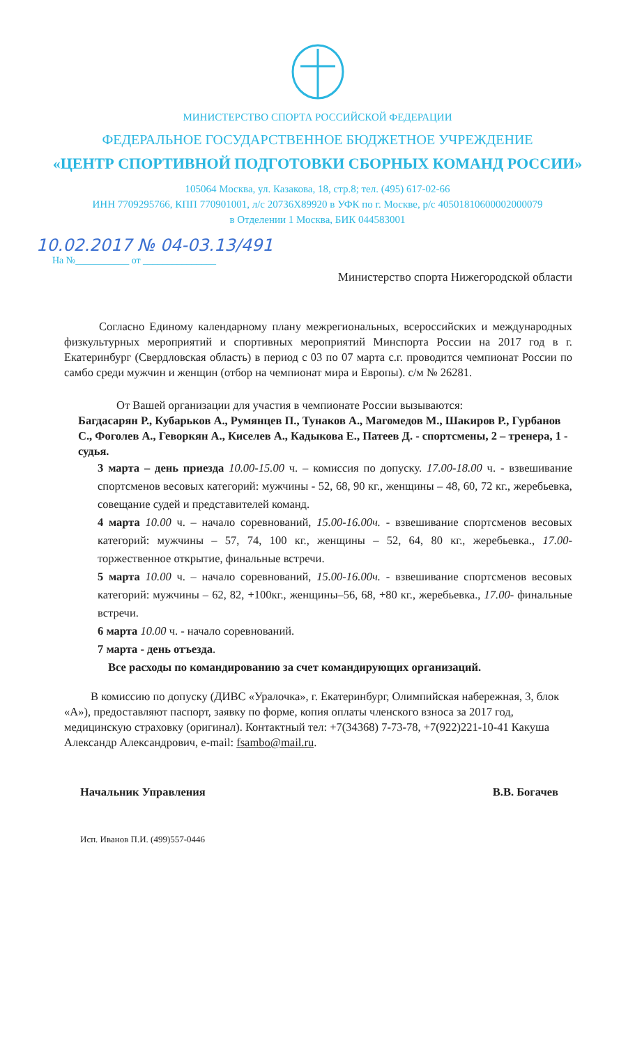МИНИСТЕРСТВО СПОРТА РОССИЙСКОЙ ФЕДЕРАЦИИ
ФЕДЕРАЛЬНОЕ ГОСУДАРСТВЕННОЕ БЮДЖЕТНОЕ УЧРЕЖДЕНИЕ
«ЦЕНТР СПОРТИВНОЙ ПОДГОТОВКИ СБОРНЫХ КОМАНД РОССИИ»
105064 Москва, ул. Казакова, 18, стр.8; тел. (495) 617-02-66
ИНН 7709295766, КПП 770901001, л/с 20736Х89920 в УФК по г. Москве, р/с 40501810600002000079
в Отделении 1 Москва, БИК 044583001
10.02.2017 № 04-03.13/491
На №___________ от _______________
Министерство спорта Нижегородской области
Согласно Единому календарному плану межрегиональных, всероссийских и международных физкультурных мероприятий и спортивных мероприятий Минспорта России на 2017 год в г. Екатеринбург (Свердловская область) в период с 03 по 07 марта с.г. проводится чемпионат России по самбо среди мужчин и женщин (отбор на чемпионат мира и Европы). с/м № 26281.
От Вашей организации для участия в чемпионате России вызываются:
Багдасарян Р., Кубарьков А., Румянцев П., Тунаков А., Магомедов М., Шакиров Р., Гурбанов С., Фоголев А., Геворкян А., Киселев А., Кадыкова Е., Патеев Д. - спортсмены, 2 – тренера, 1 - судья.
3 марта – день приезда 10.00-15.00 ч. – комиссия по допуску. 17.00-18.00 ч. - взвешивание спортсменов весовых категорий: мужчины - 52, 68, 90 кг., женщины – 48, 60, 72 кг., жеребьевка, совещание судей и представителей команд.
4 марта 10.00 ч. – начало соревнований, 15.00-16.00ч. - взвешивание спортсменов весовых категорий: мужчины – 57, 74, 100 кг., женщины – 52, 64, 80 кг., жеребьевка., 17.00- торжественное открытие, финальные встречи.
5 марта 10.00 ч. – начало соревнований, 15.00-16.00ч. - взвешивание спортсменов весовых категорий: мужчины – 62, 82, +100кг., женщины–56, 68, +80 кг., жеребьевка., 17.00- финальные встречи.
6 марта 10.00 ч. - начало соревнований.
7 марта - день отъезда.
Все расходы по командированию за счет командирующих организаций.
В комиссию по допуску (ДИВС «Уралочка», г. Екатеринбург, Олимпийская набережная, 3, блок «А»), предоставляют паспорт, заявку по форме, копия оплаты членского взноса за 2017 год, медицинскую страховку (оригинал). Контактный тел: +7(34368) 7-73-78, +7(922)221-10-41 Какуша Александр Александрович, e-mail: fsambo@mail.ru.
Начальник Управления В.В. Богачев
Исп. Иванов П.И. (499)557-0446